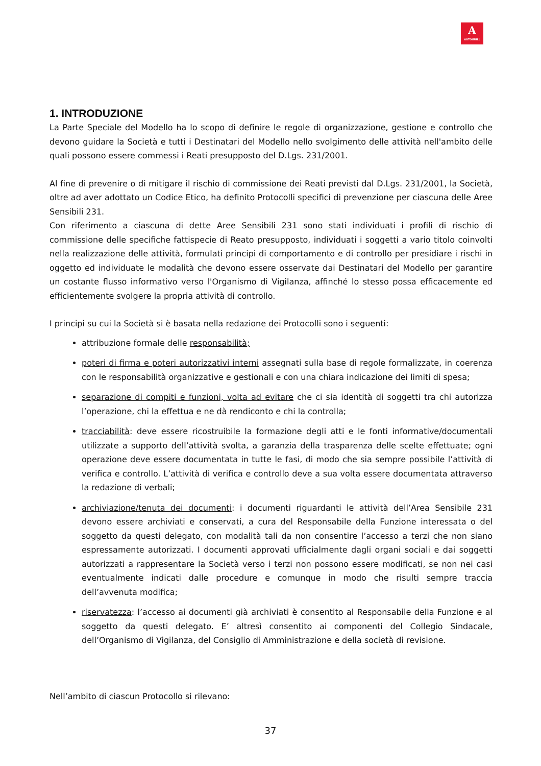A
AUTOGRILL
1. INTRODUZIONE
La Parte Speciale del Modello ha lo scopo di definire le regole di organizzazione, gestione e controllo che devono guidare la Società e tutti i Destinatari del Modello nello svolgimento delle attività nell'ambito delle quali possono essere commessi i Reati presupposto del D.Lgs. 231/2001.
Al fine di prevenire o di mitigare il rischio di commissione dei Reati previsti dal D.Lgs. 231/2001, la Società, oltre ad aver adottato un Codice Etico, ha definito Protocolli specifici di prevenzione per ciascuna delle Aree Sensibili 231.
Con riferimento a ciascuna di dette Aree Sensibili 231 sono stati individuati i profili di rischio di commissione delle specifiche fattispecie di Reato presupposto, individuati i soggetti a vario titolo coinvolti nella realizzazione delle attività, formulati principi di comportamento e di controllo per presidiare i rischi in oggetto ed individuate le modalità che devono essere osservate dai Destinatari del Modello per garantire un costante flusso informativo verso l'Organismo di Vigilanza, affinché lo stesso possa efficacemente ed efficientemente svolgere la propria attività di controllo.
I principi su cui la Società si è basata nella redazione dei Protocolli sono i seguenti:
attribuzione formale delle responsabilità;
poteri di firma e poteri autorizzativi interni assegnati sulla base di regole formalizzate, in coerenza con le responsabilità organizzative e gestionali e con una chiara indicazione dei limiti di spesa;
separazione di compiti e funzioni, volta ad evitare che ci sia identità di soggetti tra chi autorizza l’operazione, chi la effettua e ne dà rendiconto e chi la controlla;
tracciabilità: deve essere ricostruibile la formazione degli atti e le fonti informative/documentali utilizzate a supporto dell’attività svolta, a garanzia della trasparenza delle scelte effettuate; ogni operazione deve essere documentata in tutte le fasi, di modo che sia sempre possibile l’attività di verifica e controllo. L’attività di verifica e controllo deve a sua volta essere documentata attraverso la redazione di verbali;
archiviazione/tenuta dei documenti: i documenti riguardanti le attività dell’Area Sensibile 231 devono essere archiviati e conservati, a cura del Responsabile della Funzione interessata o del soggetto da questi delegato, con modalità tali da non consentire l’accesso a terzi che non siano espressamente autorizzati. I documenti approvati ufficialmente dagli organi sociali e dai soggetti autorizzati a rappresentare la Società verso i terzi non possono essere modificati, se non nei casi eventualmente indicati dalle procedure e comunque in modo che risulti sempre traccia dell’avvenuta modifica;
riservatezza: l’accesso ai documenti già archiviati è consentito al Responsabile della Funzione e al soggetto da questi delegato. E’ altresì consentito ai componenti del Collegio Sindacale, dell’Organismo di Vigilanza, del Consiglio di Amministrazione e della società di revisione.
Nell’ambito di ciascun Protocollo si rilevano:
37